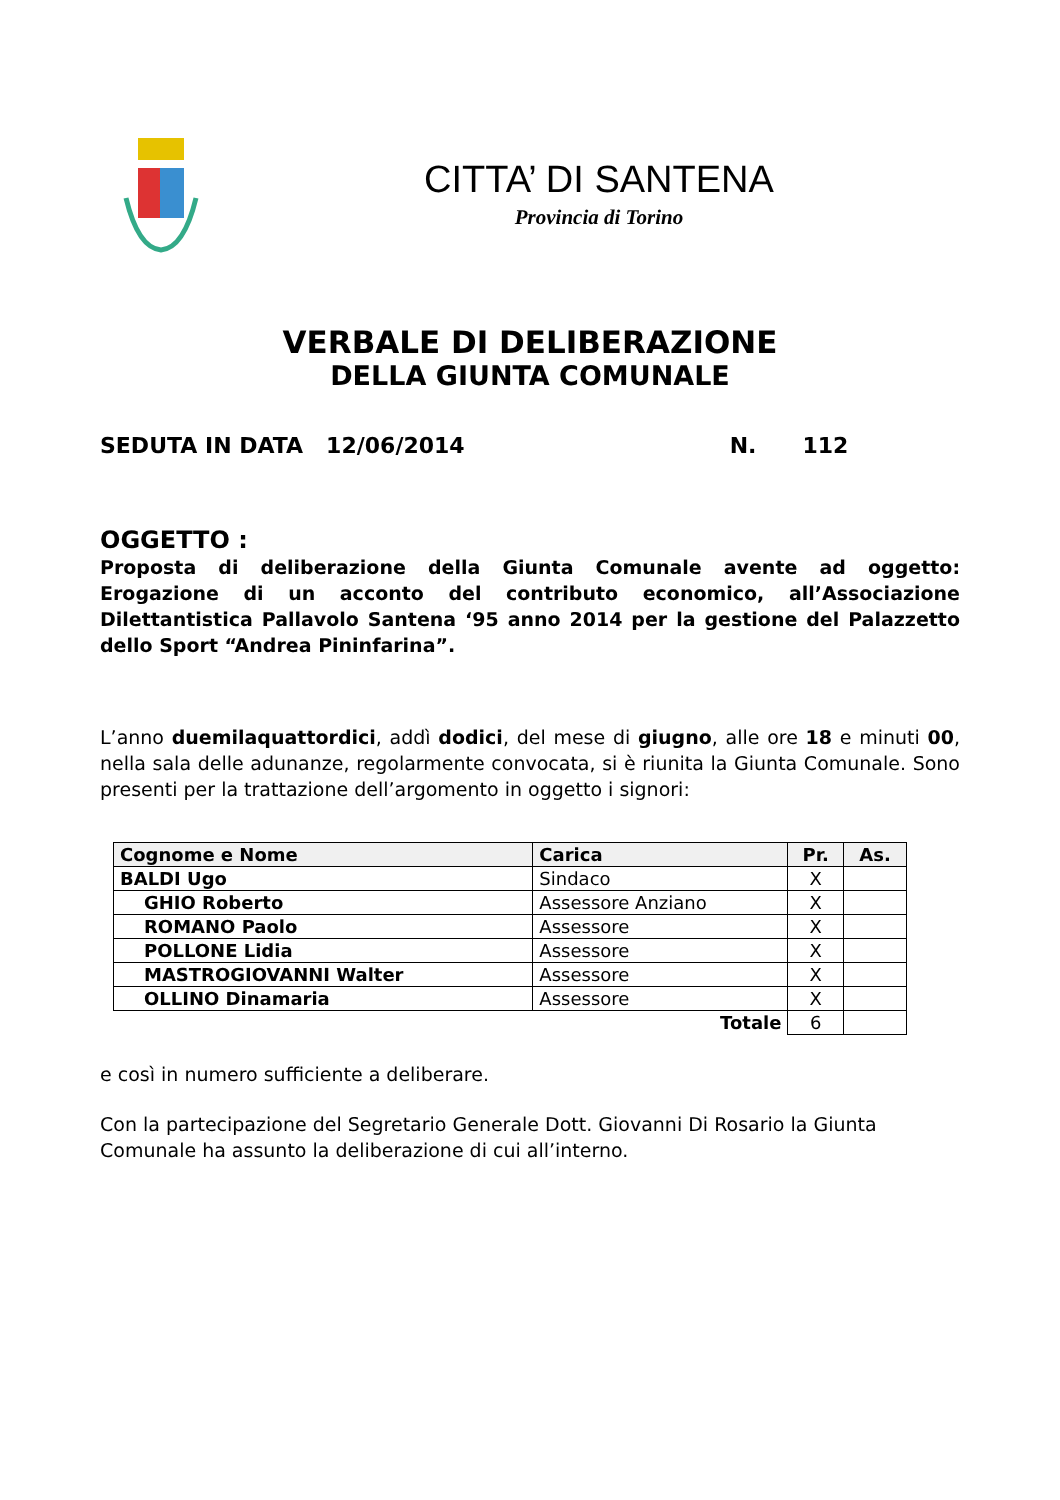CITTA’ DI SANTENA
Provincia di Torino
VERBALE DI DELIBERAZIONE
DELLA GIUNTA COMUNALE
SEDUTA IN DATA 12/06/2014 N. 112
OGGETTO :
Proposta di deliberazione della Giunta Comunale avente ad oggetto: Erogazione di un acconto del contributo economico, all’Associazione Dilettantistica Pallavolo Santena ‘95 anno 2014 per la gestione del Palazzetto dello Sport “Andrea Pininfarina”.
L’anno duemilaquattordici, addì dodici, del mese di giugno, alle ore 18 e minuti 00, nella sala delle adunanze, regolarmente convocata, si è riunita la Giunta Comunale. Sono presenti per la trattazione dell’argomento in oggetto i signori:
| Cognome e Nome | Carica | Pr. | As. |
| --- | --- | --- | --- |
| BALDI Ugo | Sindaco | X | |
| GHIO Roberto | Assessore Anziano | X | |
| ROMANO Paolo | Assessore | X | |
| POLLONE Lidia | Assessore | X | |
| MASTROGIOVANNI Walter | Assessore | X | |
| OLLINO Dinamaria | Assessore | X | |
| Totale | | 6 | |
e così in numero sufficiente a deliberare.
Con la partecipazione del Segretario Generale Dott. Giovanni Di Rosario la Giunta
Comunale ha assunto la deliberazione di cui all’interno.